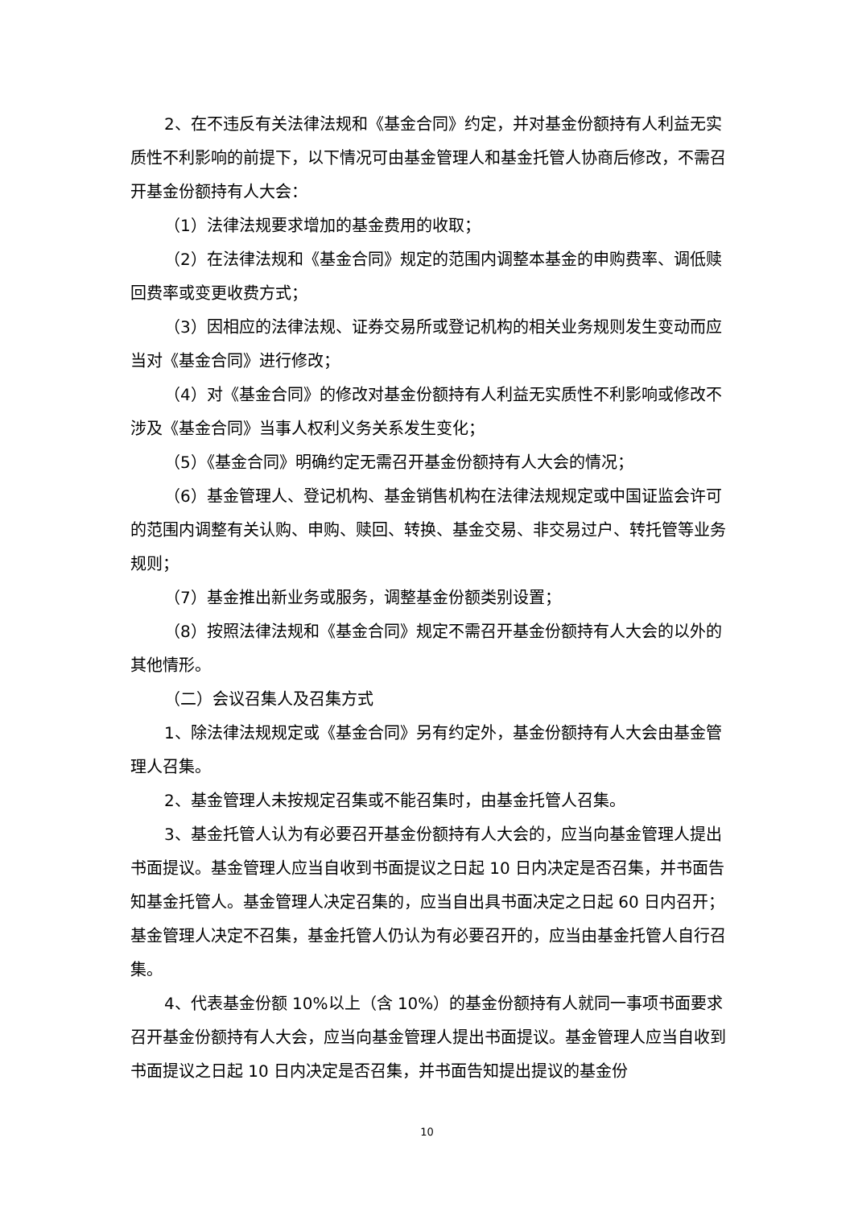2、在不违反有关法律法规和《基金合同》约定，并对基金份额持有人利益无实质性不利影响的前提下，以下情况可由基金管理人和基金托管人协商后修改，不需召开基金份额持有人大会：
（1）法律法规要求增加的基金费用的收取；
（2）在法律法规和《基金合同》规定的范围内调整本基金的申购费率、调低赎回费率或变更收费方式；
（3）因相应的法律法规、证券交易所或登记机构的相关业务规则发生变动而应当对《基金合同》进行修改；
（4）对《基金合同》的修改对基金份额持有人利益无实质性不利影响或修改不涉及《基金合同》当事人权利义务关系发生变化；
（5）《基金合同》明确约定无需召开基金份额持有人大会的情况；
（6）基金管理人、登记机构、基金销售机构在法律法规规定或中国证监会许可的范围内调整有关认购、申购、赎回、转换、基金交易、非交易过户、转托管等业务规则；
（7）基金推出新业务或服务，调整基金份额类别设置；
（8）按照法律法规和《基金合同》规定不需召开基金份额持有人大会的以外的其他情形。
（二）会议召集人及召集方式
1、除法律法规规定或《基金合同》另有约定外，基金份额持有人大会由基金管理人召集。
2、基金管理人未按规定召集或不能召集时，由基金托管人召集。
3、基金托管人认为有必要召开基金份额持有人大会的，应当向基金管理人提出书面提议。基金管理人应当自收到书面提议之日起 10 日内决定是否召集，并书面告知基金托管人。基金管理人决定召集的，应当自出具书面决定之日起 60 日内召开；基金管理人决定不召集，基金托管人仍认为有必要召开的，应当由基金托管人自行召集。
4、代表基金份额 10%以上（含 10%）的基金份额持有人就同一事项书面要求召开基金份额持有人大会，应当向基金管理人提出书面提议。基金管理人应当自收到书面提议之日起 10 日内决定是否召集，并书面告知提出提议的基金份
10